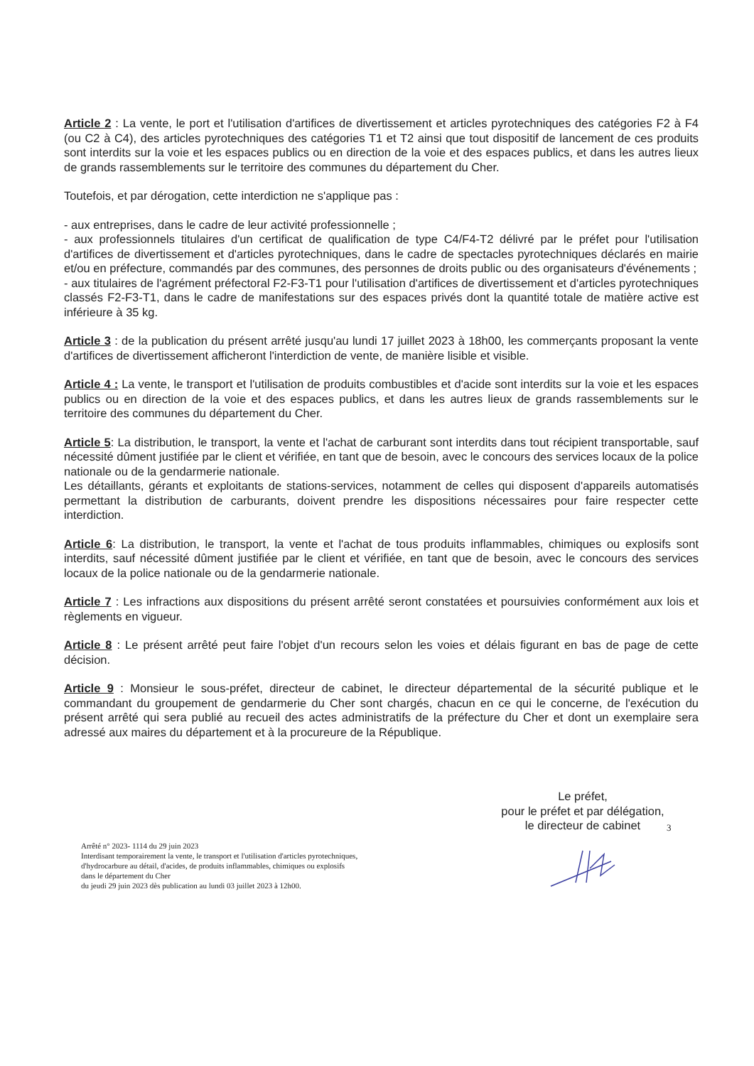Article 2 : La vente, le port et l'utilisation d'artifices de divertissement et articles pyrotechniques des catégories F2 à F4 (ou C2 à C4), des articles pyrotechniques des catégories T1 et T2 ainsi que tout dispositif de lancement de ces produits sont interdits sur la voie et les espaces publics ou en direction de la voie et des espaces publics, et dans les autres lieux de grands rassemblements sur le territoire des communes du département du Cher.
Toutefois, et par dérogation, cette interdiction ne s'applique pas :
- aux entreprises, dans le cadre de leur activité professionnelle ;
- aux professionnels titulaires d'un certificat de qualification de type C4/F4-T2 délivré par le préfet pour l'utilisation d'artifices de divertissement et d'articles pyrotechniques, dans le cadre de spectacles pyrotechniques déclarés en mairie et/ou en préfecture, commandés par des communes, des personnes de droits public ou des organisateurs d'événements ;
- aux titulaires de l'agrément préfectoral F2-F3-T1 pour l'utilisation d'artifices de divertissement et d'articles pyrotechniques classés F2-F3-T1, dans le cadre de manifestations sur des espaces privés dont la quantité totale de matière active est inférieure à 35 kg.
Article 3 : de la publication du présent arrêté jusqu'au lundi 17 juillet 2023 à 18h00, les commerçants proposant la vente d'artifices de divertissement afficheront l'interdiction de vente, de manière lisible et visible.
Article 4 : La vente, le transport et l'utilisation de produits combustibles et d'acide sont interdits sur la voie et les espaces publics ou en direction de la voie et des espaces publics, et dans les autres lieux de grands rassemblements sur le territoire des communes du département du Cher.
Article 5: La distribution, le transport, la vente et l'achat de carburant sont interdits dans tout récipient transportable, sauf nécessité dûment justifiée par le client et vérifiée, en tant que de besoin, avec le concours des services locaux de la police nationale ou de la gendarmerie nationale.
Les détaillants, gérants et exploitants de stations-services, notamment de celles qui disposent d'appareils automatisés permettant la distribution de carburants, doivent prendre les dispositions nécessaires pour faire respecter cette interdiction.
Article 6: La distribution, le transport, la vente et l'achat de tous produits inflammables, chimiques ou explosifs sont interdits, sauf nécessité dûment justifiée par le client et vérifiée, en tant que de besoin, avec le concours des services locaux de la police nationale ou de la gendarmerie nationale.
Article 7 : Les infractions aux dispositions du présent arrêté seront constatées et poursuivies conformément aux lois et règlements en vigueur.
Article 8 : Le présent arrêté peut faire l'objet d'un recours selon les voies et délais figurant en bas de page de cette décision.
Article 9 : Monsieur le sous-préfet, directeur de cabinet, le directeur départemental de la sécurité publique et le commandant du groupement de gendarmerie du Cher sont chargés, chacun en ce qui le concerne, de l'exécution du présent arrêté qui sera publié au recueil des actes administratifs de la préfecture du Cher et dont un exemplaire sera adressé aux maires du département et à la procureure de la République.
Le préfet,
pour le préfet et par délégation,
le directeur de cabinet
3
Arrêté n° 2023- 1114 du 29 juin 2023
Interdisant temporairement la vente, le transport et l'utilisation d'articles pyrotechniques,
d'hydrocarbure au détail, d'acides, de produits inflammables, chimiques ou explosifs
dans le département du Cher
du jeudi 29 juin 2023 dès publication au lundi 03 juillet 2023 à 12h00.